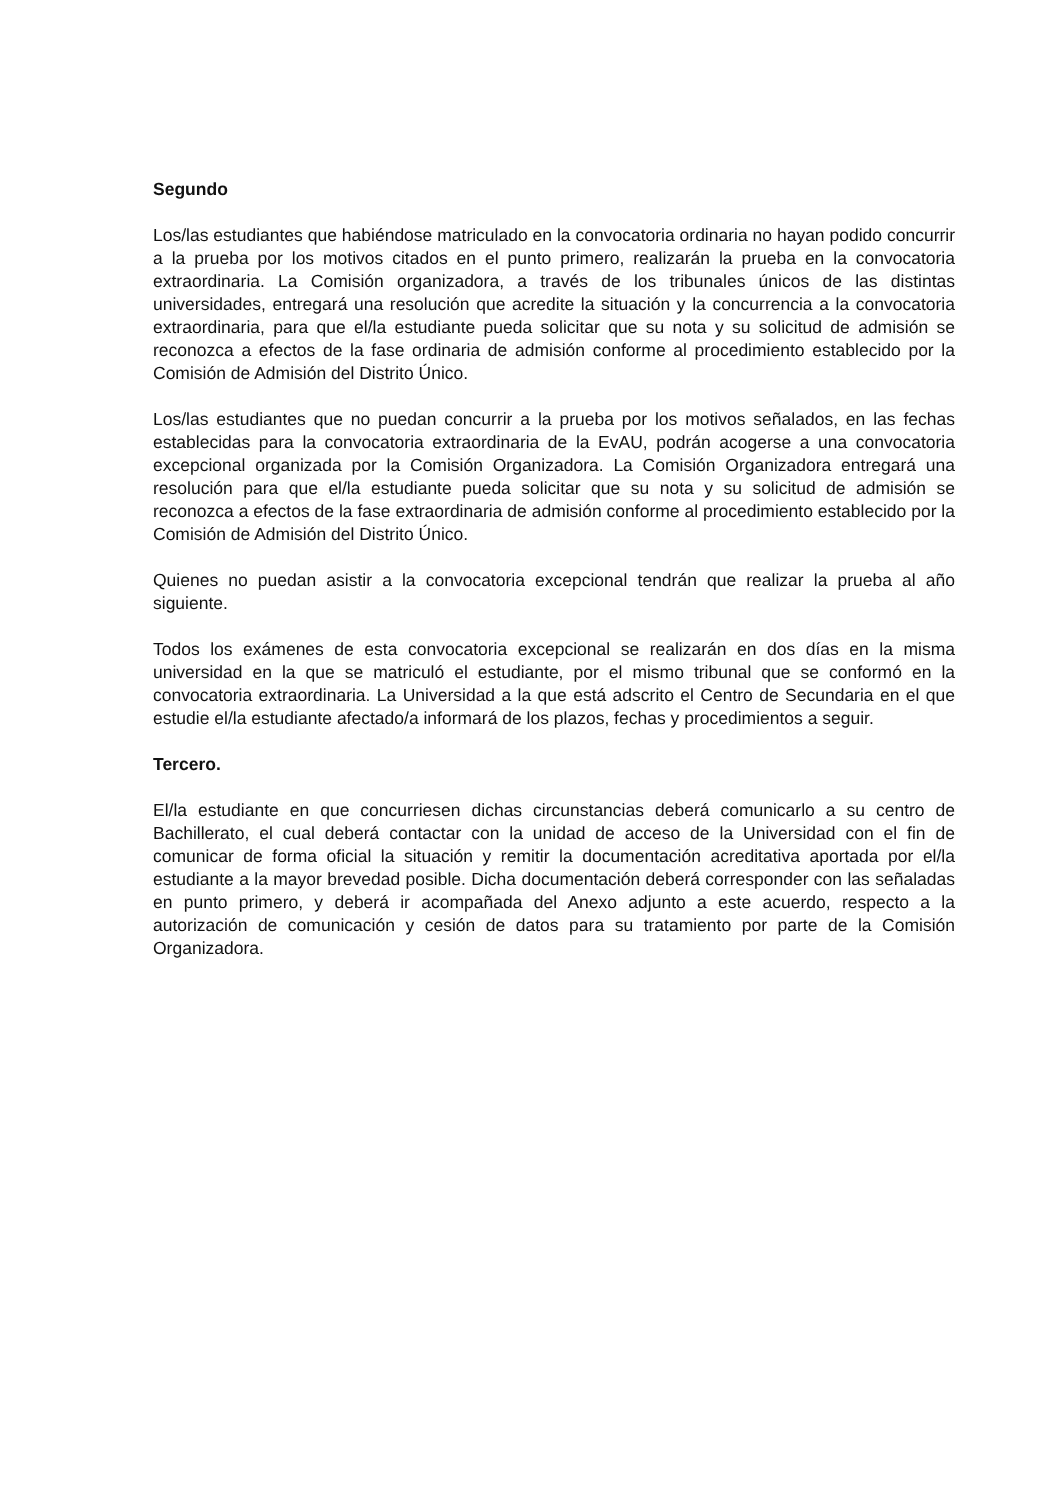Segundo
Los/las estudiantes que habiéndose matriculado en la convocatoria ordinaria no hayan podido concurrir a la prueba por los motivos citados en el punto primero, realizarán la prueba en la convocatoria extraordinaria. La Comisión organizadora, a través de los tribunales únicos de las distintas universidades, entregará una resolución que acredite la situación y la concurrencia a la convocatoria extraordinaria, para que el/la estudiante pueda solicitar que su nota y su solicitud de admisión se reconozca a efectos de la fase ordinaria de admisión conforme al procedimiento establecido por la Comisión de Admisión del Distrito Único.
Los/las estudiantes que no puedan concurrir a la prueba por los motivos señalados, en las fechas establecidas para la convocatoria extraordinaria de la EvAU, podrán acogerse a una convocatoria excepcional organizada por la Comisión Organizadora. La Comisión Organizadora entregará una resolución para que el/la estudiante pueda solicitar que su nota y su solicitud de admisión se reconozca a efectos de la fase extraordinaria de admisión conforme al procedimiento establecido por la Comisión de Admisión del Distrito Único.
Quienes no puedan asistir a la convocatoria excepcional tendrán que realizar la prueba al año siguiente.
Todos los exámenes de esta convocatoria excepcional se realizarán en dos días en la misma universidad en la que se matriculó el estudiante, por el mismo tribunal que se conformó en la convocatoria extraordinaria. La Universidad a la que está adscrito el Centro de Secundaria en el que estudie el/la estudiante afectado/a informará de los plazos, fechas y procedimientos a seguir.
Tercero.
El/la estudiante en que concurriesen dichas circunstancias deberá comunicarlo a su centro de Bachillerato, el cual deberá contactar con la unidad de acceso de la Universidad con el fin de comunicar de forma oficial la situación y remitir la documentación acreditativa aportada por el/la estudiante a la mayor brevedad posible. Dicha documentación deberá corresponder con las señaladas en punto primero, y deberá ir acompañada del Anexo adjunto a este acuerdo, respecto a la autorización de comunicación y cesión de datos para su tratamiento por parte de la Comisión Organizadora.